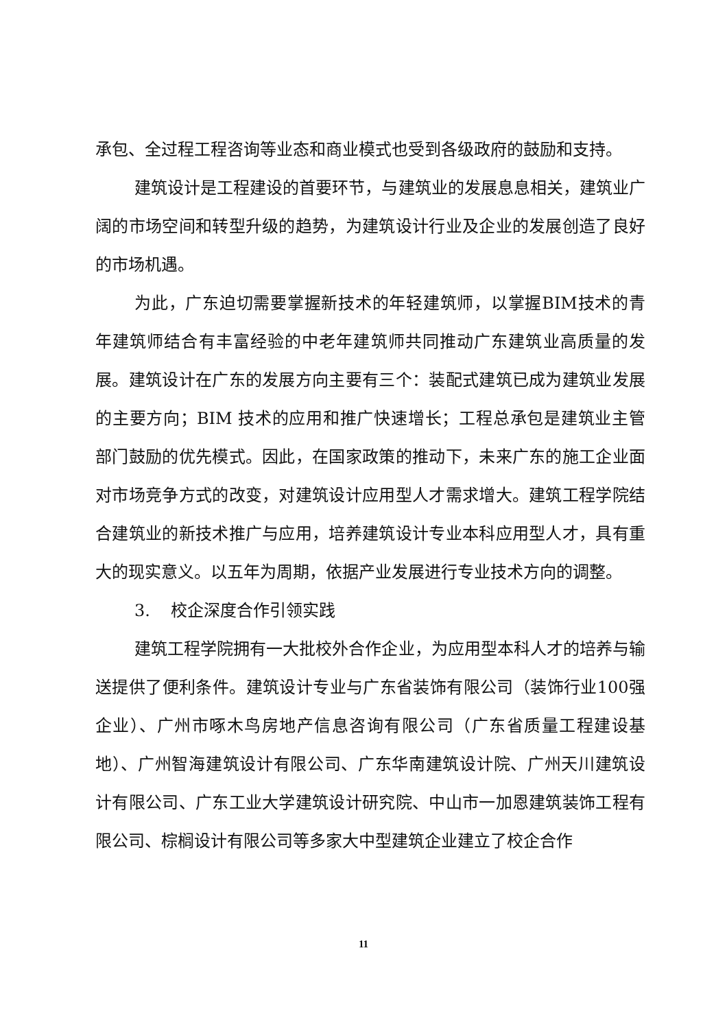承包、全过程工程咨询等业态和商业模式也受到各级政府的鼓励和支持。
建筑设计是工程建设的首要环节，与建筑业的发展息息相关，建筑业广阔的市场空间和转型升级的趋势，为建筑设计行业及企业的发展创造了良好的市场机遇。
为此，广东迫切需要掌握新技术的年轻建筑师，以掌握BIM技术的青年建筑师结合有丰富经验的中老年建筑师共同推动广东建筑业高质量的发展。建筑设计在广东的发展方向主要有三个：装配式建筑已成为建筑业发展的主要方向；BIM 技术的应用和推广快速增长；工程总承包是建筑业主管部门鼓励的优先模式。因此，在国家政策的推动下，未来广东的施工企业面对市场竞争方式的改变，对建筑设计应用型人才需求增大。建筑工程学院结合建筑业的新技术推广与应用，培养建筑设计专业本科应用型人才，具有重大的现实意义。以五年为周期，依据产业发展进行专业技术方向的调整。
3. 校企深度合作引领实践
建筑工程学院拥有一大批校外合作企业，为应用型本科人才的培养与输送提供了便利条件。建筑设计专业与广东省装饰有限公司（装饰行业100强企业）、广州市啄木鸟房地产信息咨询有限公司（广东省质量工程建设基地）、广州智海建筑设计有限公司、广东华南建筑设计院、广州天川建筑设计有限公司、广东工业大学建筑设计研究院、中山市一加恩建筑装饰工程有限公司、棕榈设计有限公司等多家大中型建筑企业建立了校企合作
11